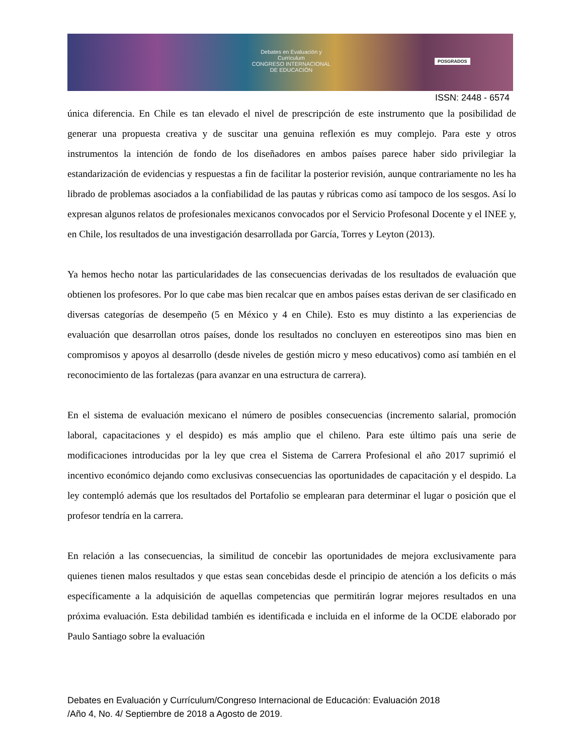Debates en Evaluación y Currículum
CONGRESO INTERNACIONAL DE EDUCACIÓN
POSGRADOS
ISSN: 2448 - 6574
única diferencia. En Chile es tan elevado el nivel de prescripción de este instrumento que la posibilidad de generar una propuesta creativa y de suscitar una genuina reflexión es muy complejo. Para este y otros instrumentos la intención de fondo de los diseñadores en ambos países parece haber sido privilegiar la estandarización de evidencias y respuestas a fin de facilitar la posterior revisión, aunque contrariamente no les ha librado de problemas asociados a la confiabilidad de las pautas y rúbricas como así tampoco de los sesgos. Así lo expresan algunos relatos de profesionales mexicanos convocados por el Servicio Profesonal Docente y el INEE y, en Chile, los resultados de una investigación desarrollada por García, Torres y Leyton (2013).
Ya hemos hecho notar las particularidades de las consecuencias derivadas de los resultados de evaluación que obtienen los profesores. Por lo que cabe mas bien recalcar que en ambos países estas derivan de ser clasificado en diversas categorías de desempeño (5 en México y 4 en Chile). Esto es muy distinto a las experiencias de evaluación que desarrollan otros países, donde los resultados no concluyen en estereotipos sino mas bien en compromisos y apoyos al desarrollo (desde niveles de gestión micro y meso educativos) como así también en el reconocimiento de las fortalezas (para avanzar en una estructura de carrera).
En el sistema de evaluación mexicano el número de posibles consecuencias (incremento salarial, promoción laboral, capacitaciones y el despido) es más amplio que el chileno. Para este último país una serie de modificaciones introducidas por la ley que crea el Sistema de Carrera Profesional el año 2017 suprimió el incentivo económico dejando como exclusivas consecuencias las oportunidades de capacitación y el despido. La ley contempló además que los resultados del Portafolio se emplearan para determinar el lugar o posición que el profesor tendría en la carrera.
En relación a las consecuencias, la similitud de concebir las oportunidades de mejora exclusivamente para quienes tienen malos resultados y que estas sean concebidas desde el principio de atención a los deficits o más específicamente a la adquisición de aquellas competencias que permitirán lograr mejores resultados en una próxima evaluación. Esta debilidad también es identificada e incluida en el informe de la OCDE elaborado por Paulo Santiago sobre la evaluación
Debates en Evaluación y Currículum/Congreso Internacional de Educación: Evaluación 2018
/Año 4, No. 4/ Septiembre de 2018 a Agosto de 2019.